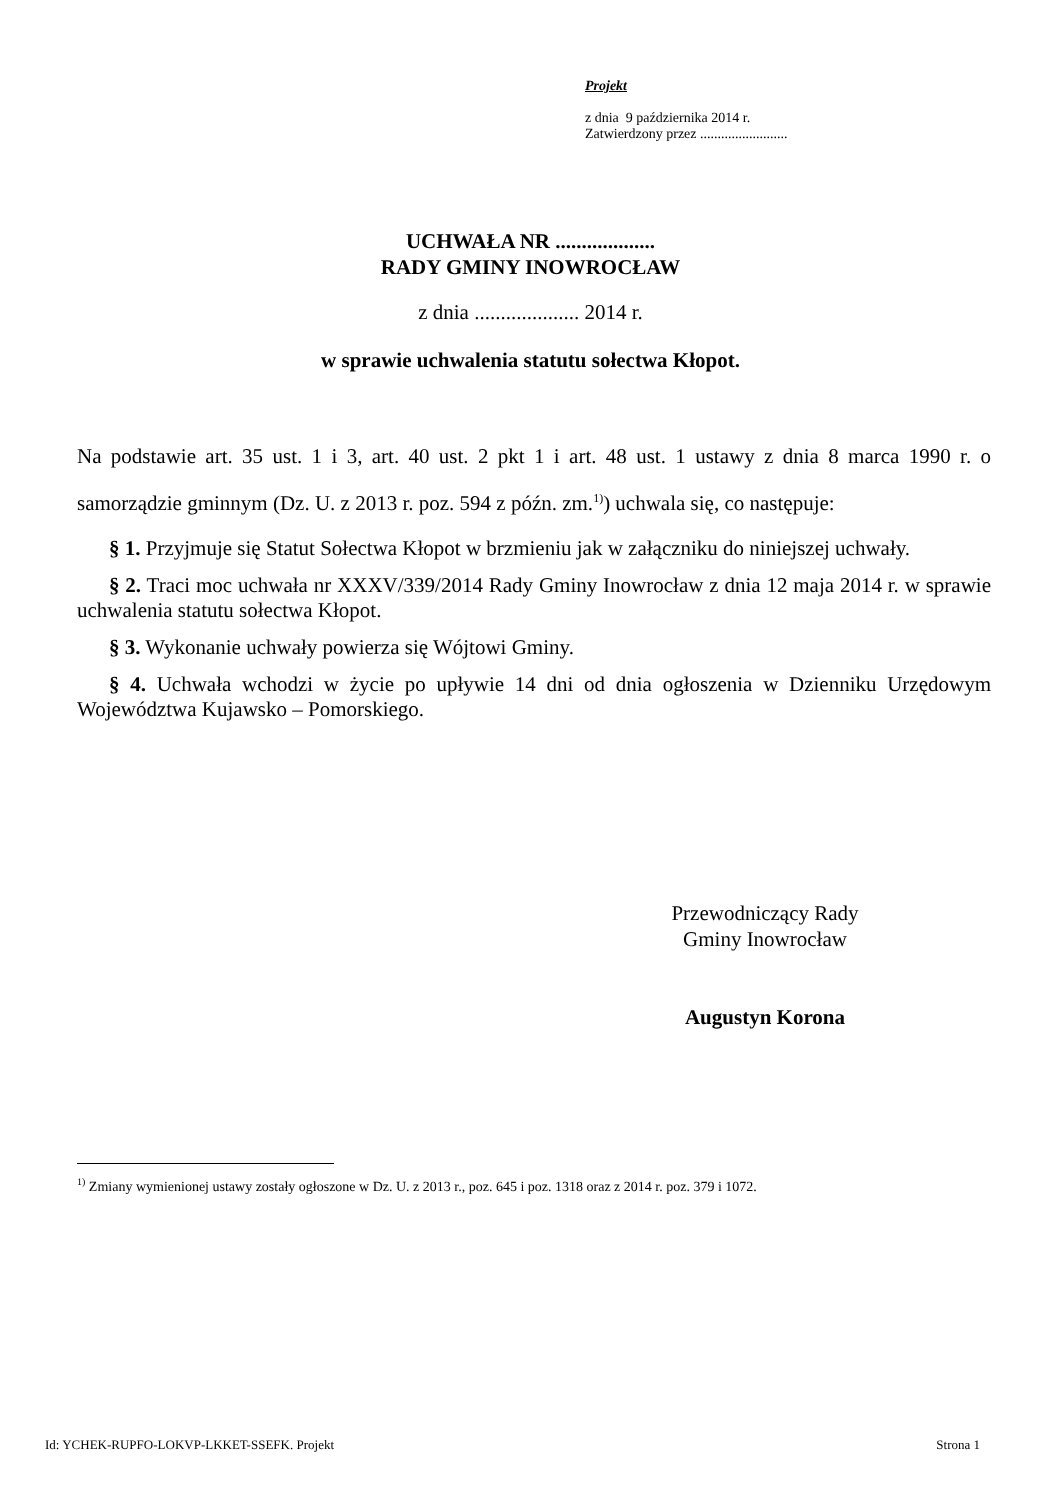Projekt
z dnia 9 października 2014 r.
Zatwierdzony przez .........................
UCHWAŁA NR ...................
RADY GMINY INOWROCŁAW
z dnia .................... 2014 r.
w sprawie uchwalenia statutu sołectwa Kłopot.
Na podstawie art. 35 ust. 1 i 3, art. 40 ust. 2 pkt 1 i art. 48 ust. 1 ustawy z dnia 8 marca 1990 r. o samorządzie gminnym (Dz. U. z 2013 r. poz. 594 z późn. zm.<sup>1)</sup>) uchwala się, co następuje:
§ 1. Przyjmuje się Statut Sołectwa Kłopot w brzmieniu jak w załączniku do niniejszej uchwały.
§ 2. Traci moc uchwała nr XXXV/339/2014 Rady Gminy Inowrocław z dnia 12 maja 2014 r. w sprawie uchwalenia statutu sołectwa Kłopot.
§ 3. Wykonanie uchwały powierza się Wójtowi Gminy.
§ 4. Uchwała wchodzi w życie po upływie 14 dni od dnia ogłoszenia w Dzienniku Urzędowym Województwa Kujawsko – Pomorskiego.
Przewodniczący Rady
Gminy Inowrocław
Augustyn Korona
<sup>1)</sup> Zmiany wymienionej ustawy zostały ogłoszone w Dz. U. z 2013 r., poz. 645 i poz. 1318 oraz z 2014 r. poz. 379 i 1072.
Id: YCHEK-RUPFO-LOKVP-LKKET-SSEFK. Projekt Strona 1